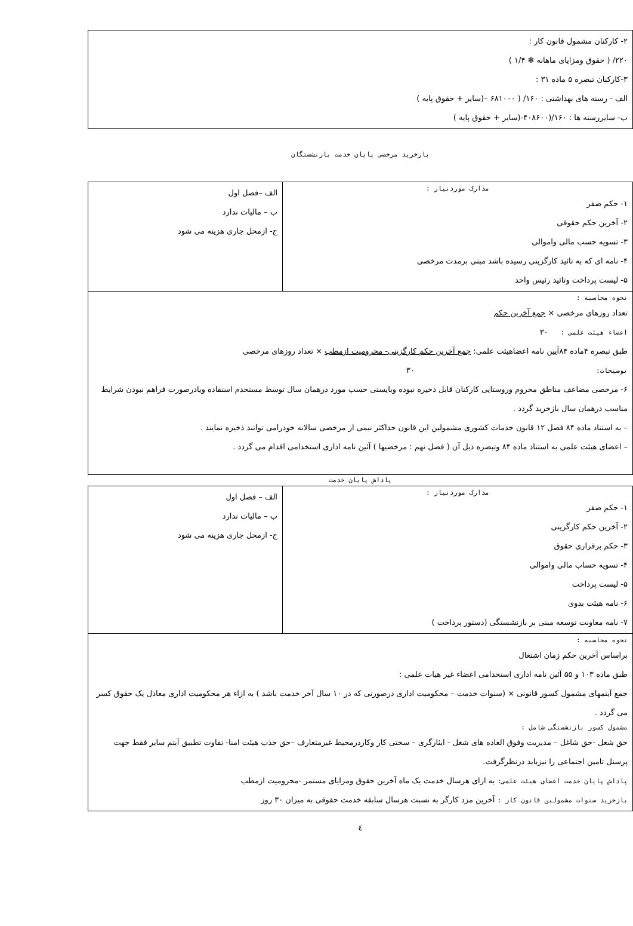۲- کارکنان مشمول قانون کار :
۲۲۰/ ( حقوق ومزایای ماهانه ✻ ۱/۴ )
۳-کارکنان تبصره ۵ ماده ۳۱ :
الف - رسته های بهداشتی : ۱۶۰/ ( ۶۸۱۰۰۰ –(سایر + حقوق پایه )
ب- سایررسته ها : ۱۶۰/(۴۰۸۶۰۰-(سایر + حقوق پایه )
بازخرید مرخصی پایان خدمت بازنشستگان
| مدارک موردنیاز : ۱- حکم صفر ۲- آخرین حکم حقوقی ۳- تسویه حسب مالی واموالی ۴- نامه ای که به تائید کارگزینی رسیده باشد مبنی برمدت مرخصی ۵- لیست پرداخت وتائید رئیس واحد | الف –فصل اول ب – مالیات ندارد ج- ازمحل جاری هزینه می شود |
| نحوه محاسبه : تعداد روزهای مرخصی × جمع آخرین حکم اعضاء هیئت علمی : ۳۰ طبق تبصره ۴ماده ۸۴آیین نامه اعضاهیئت علمی: جمع آخرین حکم کارگزینی- محرومیت ازمطب × تعداد روزهای مرخصی توضیحات: ۳۰ ۶- مرخصی مضاعف مناطق محروم وروستایی کارکنان قابل ذخیره نبوده وبایستی حسب مورد درهمان سال توسط مستخدم استفاده ویادرصورت فراهم نبودن شرایط مناسب درهمان سال بازخرید گردد . – به استناد ماده ۸۴ فصل ۱۲ قانون خدمات کشوری مشمولین این قانون حداکثر نیمی از مرخصی سالانه خودرامی توانند ذخیره نمایند . – اعضای هیئت علمی به استناد ماده ۸۴ وتبصره ذیل آن ( فصل نهم : مرخصیها ) آئین نامه اداری استخدامی اقدام می گردد . | |
پاداش پایان خدمت
| مدارک موردنیاز : ۱- حکم صفر ۲- آخرین حکم کارگزینی ۳- حکم برقراری حقوق ۴- تسویه حساب مالی واموالی ۵- لیست پرداخت ۶- نامه هیئت بدوی ۷- نامه معاونت توسعه مبنی بر بازنشستگی (دستور پرداخت ) | الف – فصل اول ب – مالیات ندارد ج- ازمحل جاری هزینه می شود |
| نحوه محاسبه : براساس آخرین حکم زمان اشتغال طبق ماده ۱۰۳ و ۵۵ آئین نامه اداری استخدامی اعضاء غیر هیات علمی : جمع آیتمهای مشمول کسور قانونی × (سنوات خدمت – محکومیت اداری درصورتی که در ۱۰ سال آخر خدمت باشد ) به ازاء هر محکومیت اداری معادل یک حقوق کسر می گردد . مشمول کسور بازنشستگی شامل : حق شغل -حق شاغل – مدیریت وفوق العاده های شغل - ایثارگری – سختی کار وکاردرمحیط غیرمتعارف –حق جذب هیئت امنا- تفاوت تطبیق آیتم سایر فقط جهت پرسنل تامین اجتماعی را نیزباید درنظرگرفت. پاداش پایان خدمت اعضای هیئت علمی: به ازای هرسال خدمت یک ماه آخرین حقوق ومزایای مستمر -محرومیت ازمطب بازخرید سنوات مشمولین قانون کار : آخرین مزد کارگر به نسبت هرسال سابقه خدمت حقوقی به میزان ۳۰ روز | |
٤